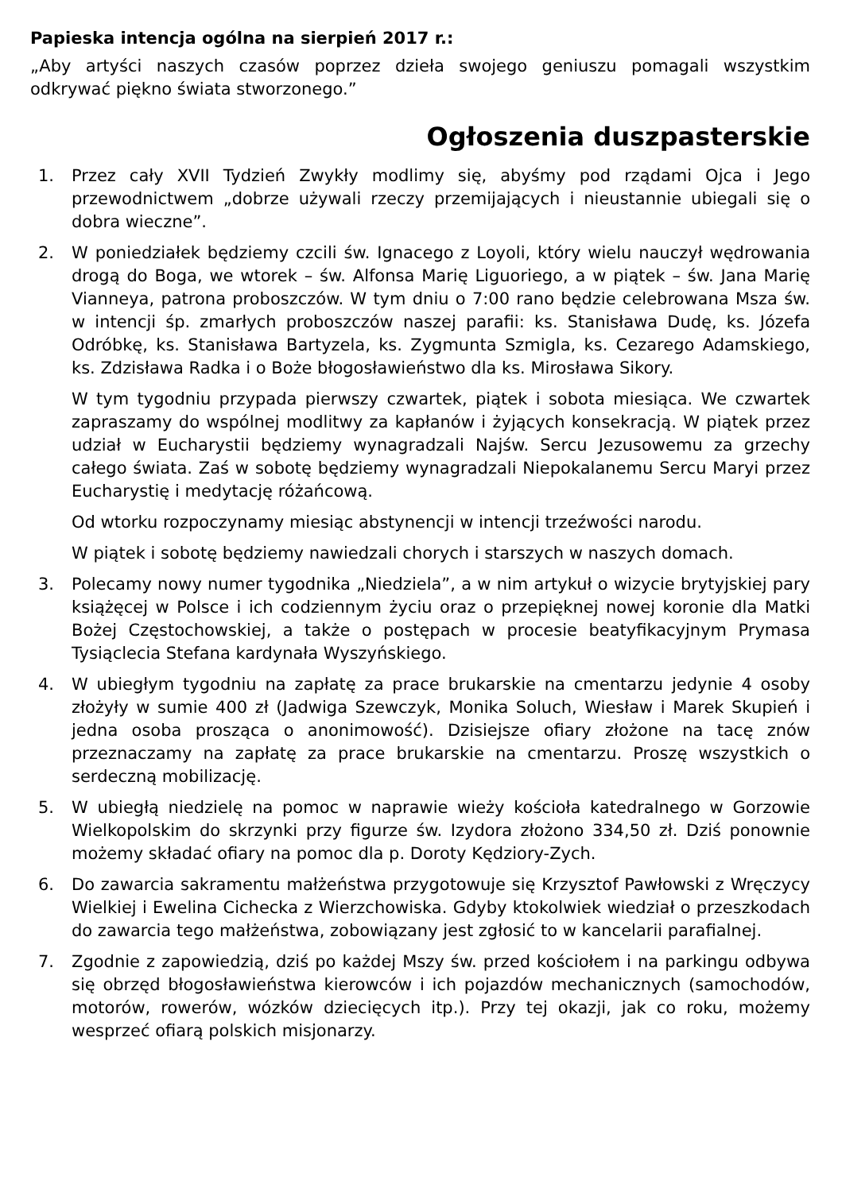Papieska intencja ogólna na sierpień 2017 r.:
„Aby artyści naszych czasów poprzez dzieła swojego geniuszu pomagali wszystkim odkrywać piękno świata stworzonego.”
Ogłoszenia duszpasterskie
1. Przez cały XVII Tydzień Zwykły modlimy się, abyśmy pod rządami Ojca i Jego przewodnictwem „dobrze używali rzeczy przemijających i nieustannie ubiegali się o dobra wieczne”.
2. W poniedziałek będziemy czcili św. Ignacego z Loyoli, który wielu nauczył wędrowania drogą do Boga, we wtorek – św. Alfonsa Marię Liguoriego, a w piątek – św. Jana Marię Vianneya, patrona proboszczów. W tym dniu o 7:00 rano będzie celebrowana Msza św. w intencji śp. zmarłych proboszczów naszej parafii: ks. Stanisława Dudę, ks. Józefa Odróbkę, ks. Stanisława Bartyzela, ks. Zygmunta Szmigla, ks. Cezarego Adamskiego, ks. Zdzisława Radka i o Boże błogosławieństwo dla ks. Mirosława Sikory.
W tym tygodniu przypada pierwszy czwartek, piątek i sobota miesiąca. We czwartek zapraszamy do wspólnej modlitwy za kapłanów i żyjących konsekracją. W piątek przez udział w Eucharystii będziemy wynagradzali Najśw. Sercu Jezusowemu za grzechy całego świata. Zaś w sobotę będziemy wynagradzali Niepokalanemu Sercu Maryi przez Eucharystię i medytację różańcową.
Od wtorku rozpoczynamy miesiąc abstynencji w intencji trzeźwości narodu.
W piątek i sobotę będziemy nawiedzali chorych i starszych w naszych domach.
3. Polecamy nowy numer tygodnika „Niedziela”, a w nim artykuł o wizycie brytyjskiej pary książęcej w Polsce i ich codziennym życiu oraz o przepięknej nowej koronie dla Matki Bożej Częstochowskiej, a także o postępach w procesie beatyfikacyjnym Prymasa Tysiąclecia Stefana kardynała Wyszyńskiego.
4. W ubiegłym tygodniu na zapłatę za prace brukarskie na cmentarzu jedynie 4 osoby złożyły w sumie 400 zł (Jadwiga Szewczyk, Monika Soluch, Wiesław i Marek Skupień i jedna osoba prosząca o anonimowość). Dzisiejsze ofiary złożone na tacę znów przeznaczamy na zapłatę za prace brukarskie na cmentarzu. Proszę wszystkich o serdeczną mobilizację.
5. W ubiegłą niedzielę na pomoc w naprawie wieży kościoła katedralnego w Gorzowie Wielkopolskim do skrzynki przy figurze św. Izydora złożono 334,50 zł. Dziś ponownie możemy składać ofiary na pomoc dla p. Doroty Kędziory-Zych.
6. Do zawarcia sakramentu małżeństwa przygotowuje się Krzysztof Pawłowski z Wręczycy Wielkiej i Ewelina Cichecka z Wierzchowiska. Gdyby ktokolwiek wiedział o przeszkodach do zawarcia tego małżeństwa, zobowiązany jest zgłosić to w kancelarii parafialnej.
7. Zgodnie z zapowiedzią, dziś po każdej Mszy św. przed kościołem i na parkingu odbywa się obrzęd błogosławieństwa kierowców i ich pojazdów mechanicznych (samochodów, motorów, rowerów, wózków dziecięcych itp.). Przy tej okazji, jak co roku, możemy wesprzeć ofiarą polskich misjonarzy.